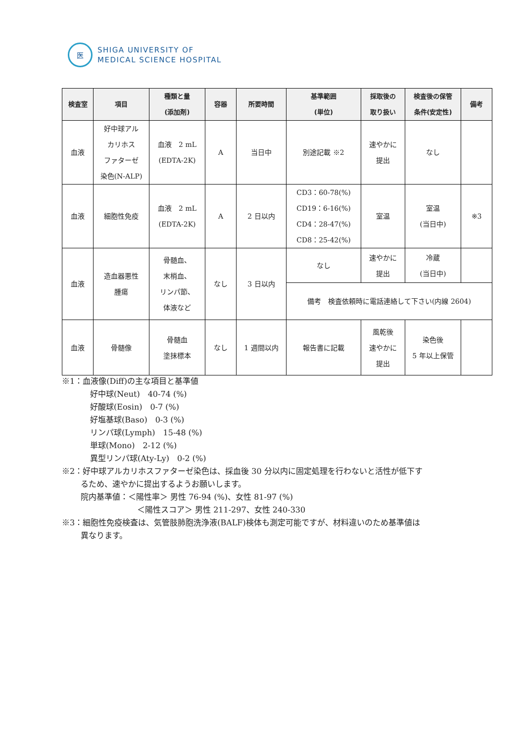医
SHIGA UNIVERSITY OF
MEDICAL SCIENCE HOSPITAL
| 検査室 | 項目 | 種類と量 (添加剤) | 容器 | 所要時間 | 基準範囲 (単位) | 採取後の 取り扱い | 検査後の保管 条件(安定性) | 備考 |
| --- | --- | --- | --- | --- | --- | --- | --- | --- |
| 血液 | 好中球アル カリホス ファターゼ 染色(N-ALP) | 血液 2 mL (EDTA-2K) | A | 当日中 | 別途記載 ※2 | 速やかに 提出 | なし | |
| 血液 | 細胞性免疫 | 血液 2 mL (EDTA-2K) | A | 2 日以内 | CD3：60-78(%) CD19：6-16(%) CD4：28-47(%) CD8：25-42(%) | 室温 | 室温 (当日中) | ※3 |
| 血液 | 造血器悪性 腫瘍 | 骨髄血、 末梢血、 リンパ節、 体液など | なし | 3 日以内 | なし | 速やかに 提出 | 冷蔵 (当日中) | |
| | | | | | 備考 検査依頼時に電話連絡して下さい(内線 2604) | | | |
| 血液 | 骨髄像 | 骨髄血 塗抹標本 | なし | 1 週間以内 | 報告書に記載 | 風乾後 速やかに 提出 | 染色後 5 年以上保管 | |
※1：血液像(Diff)の主な項目と基準値
好中球(Neut)　40-74 (%)
好酸球(Eosin)　0-7 (%)
好塩基球(Baso)　0-3 (%)
リンパ球(Lymph)　15-48 (%)
単球(Mono)　2-12 (%)
異型リンパ球(Aty-Ly)　0-2 (%)
※2：好中球アルカリホスファターゼ染色は、採血後 30 分以内に固定処理を行わないと活性が低下す
るため、速やかに提出するようお願いします。
院内基準値：＜陽性率＞ 男性 76-94 (%)、女性 81-97 (%)
＜陽性スコア＞ 男性 211-297、女性 240-330
※3：細胞性免疫検査は、気管肢肺胞洗浄液(BALF)検体も測定可能ですが、材料違いのため基準値は
異なります。